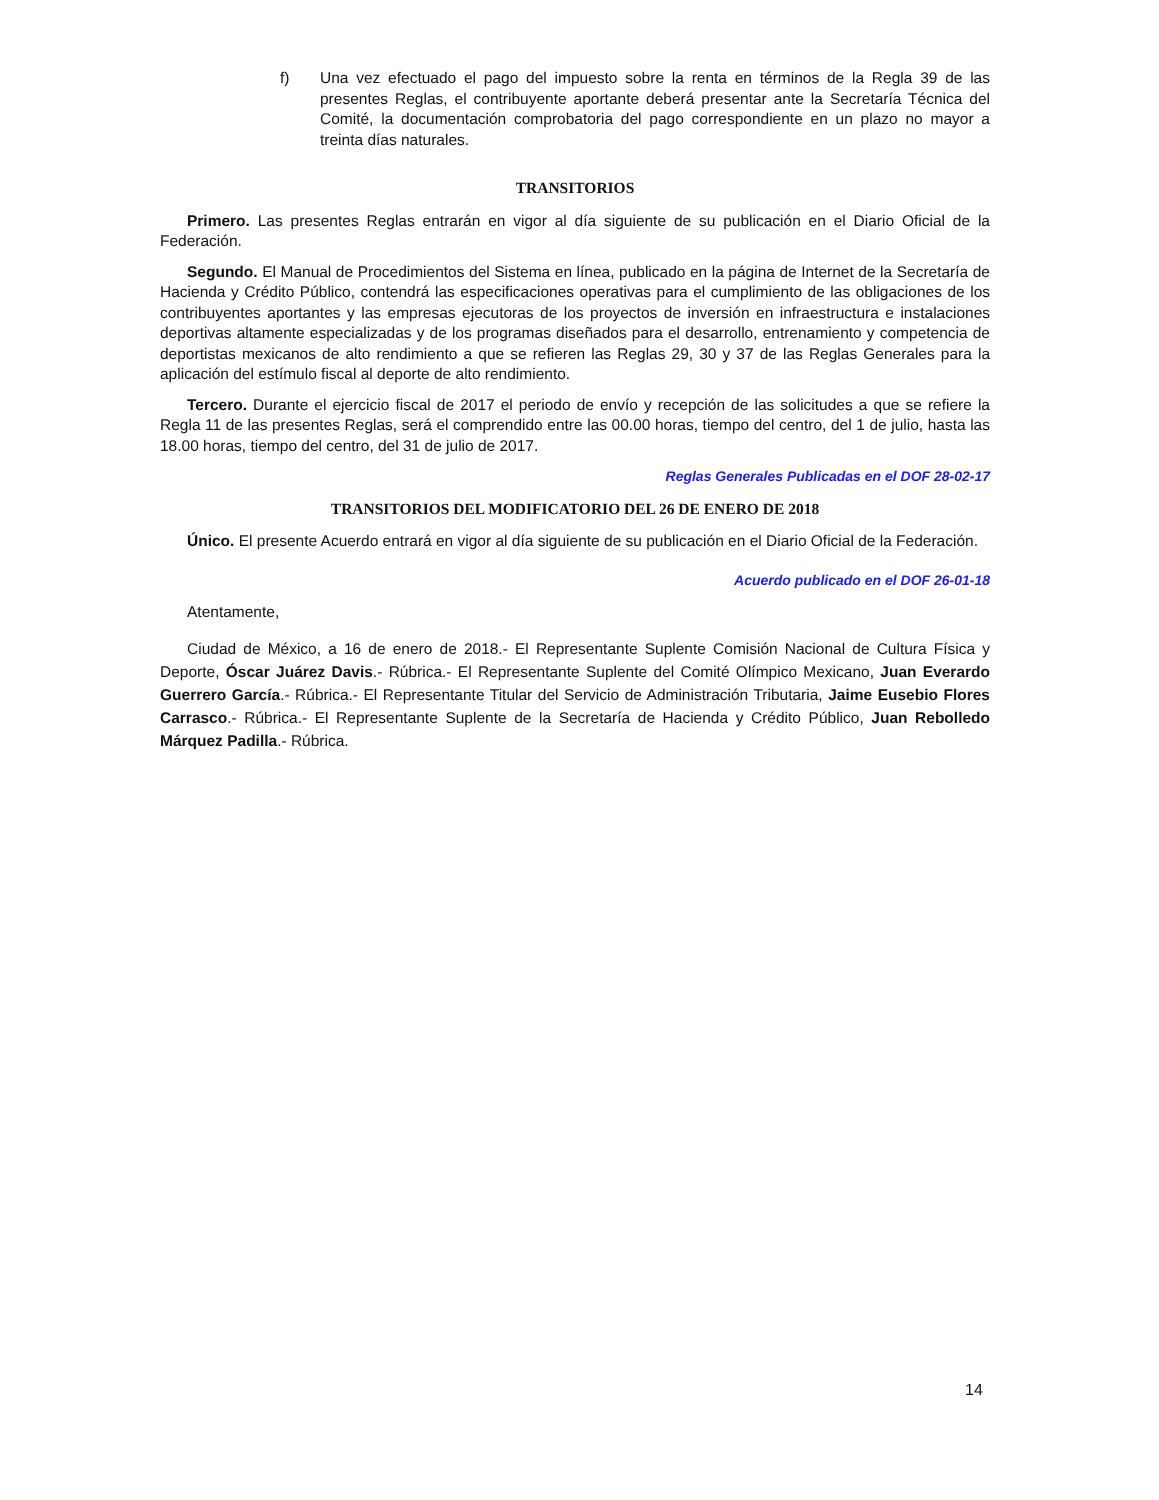f) Una vez efectuado el pago del impuesto sobre la renta en términos de la Regla 39 de las presentes Reglas, el contribuyente aportante deberá presentar ante la Secretaría Técnica del Comité, la documentación comprobatoria del pago correspondiente en un plazo no mayor a treinta días naturales.
TRANSITORIOS
Primero. Las presentes Reglas entrarán en vigor al día siguiente de su publicación en el Diario Oficial de la Federación.
Segundo. El Manual de Procedimientos del Sistema en línea, publicado en la página de Internet de la Secretaría de Hacienda y Crédito Público, contendrá las especificaciones operativas para el cumplimiento de las obligaciones de los contribuyentes aportantes y las empresas ejecutoras de los proyectos de inversión en infraestructura e instalaciones deportivas altamente especializadas y de los programas diseñados para el desarrollo, entrenamiento y competencia de deportistas mexicanos de alto rendimiento a que se refieren las Reglas 29, 30 y 37 de las Reglas Generales para la aplicación del estímulo fiscal al deporte de alto rendimiento.
Tercero. Durante el ejercicio fiscal de 2017 el periodo de envío y recepción de las solicitudes a que se refiere la Regla 11 de las presentes Reglas, será el comprendido entre las 00.00 horas, tiempo del centro, del 1 de julio, hasta las 18.00 horas, tiempo del centro, del 31 de julio de 2017.
Reglas Generales Publicadas en el DOF 28-02-17
TRANSITORIOS DEL MODIFICATORIO DEL 26 DE ENERO DE 2018
Único. El presente Acuerdo entrará en vigor al día siguiente de su publicación en el Diario Oficial de la Federación.
Acuerdo publicado en el DOF 26-01-18
Atentamente,
Ciudad de México, a 16 de enero de 2018.- El Representante Suplente Comisión Nacional de Cultura Física y Deporte, Óscar Juárez Davis.- Rúbrica.- El Representante Suplente del Comité Olímpico Mexicano, Juan Everardo Guerrero García.- Rúbrica.- El Representante Titular del Servicio de Administración Tributaria, Jaime Eusebio Flores Carrasco.- Rúbrica.- El Representante Suplente de la Secretaría de Hacienda y Crédito Público, Juan Rebolledo Márquez Padilla.- Rúbrica.
14